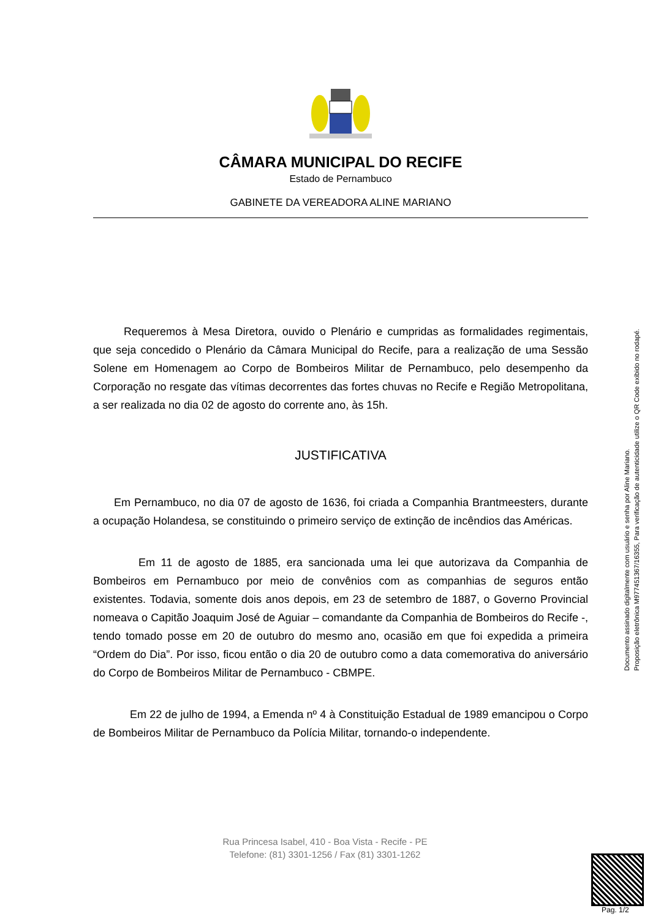CÂMARA MUNICIPAL DO RECIFE
Estado de Pernambuco
GABINETE DA VEREADORA ALINE MARIANO
Requeremos à Mesa Diretora, ouvido o Plenário e cumpridas as formalidades regimentais, que seja concedido o Plenário da Câmara Municipal do Recife, para a realização de uma Sessão Solene em Homenagem ao Corpo de Bombeiros Militar de Pernambuco, pelo desempenho da Corporação no resgate das vítimas decorrentes das fortes chuvas no Recife e Região Metropolitana, a ser realizada no dia 02 de agosto do corrente ano, às 15h.
JUSTIFICATIVA
Em Pernambuco, no dia 07 de agosto de 1636, foi criada a Companhia Brantmeesters, durante a ocupação Holandesa, se constituindo o primeiro serviço de extinção de incêndios das Américas.
Em 11 de agosto de 1885, era sancionada uma lei que autorizava da Companhia de Bombeiros em Pernambuco por meio de convênios com as companhias de seguros então existentes. Todavia, somente dois anos depois, em 23 de setembro de 1887, o Governo Provincial nomeava o Capitão Joaquim José de Aguiar – comandante da Companhia de Bombeiros do Recife -, tendo tomado posse em 20 de outubro do mesmo ano, ocasião em que foi expedida a primeira “Ordem do Dia”. Por isso, ficou então o dia 20 de outubro como a data comemorativa do aniversário do Corpo de Bombeiros Militar de Pernambuco - CBMPE.
Em 22 de julho de 1994, a Emenda nº 4 à Constituição Estadual de 1989 emancipou o Corpo de Bombeiros Militar de Pernambuco da Polícia Militar, tornando-o independente.
Rua Princesa Isabel, 410 - Boa Vista - Recife - PE
Telefone: (81) 3301-1256 / Fax (81) 3301-1262
Documento assinado digitalmente com usuário e senha por Aline Mariano.
Proposição eletrônica M977451367/16355, Para verificação de autenticidade utilize o QR Code exibido no rodapé.
Pag. 1/2